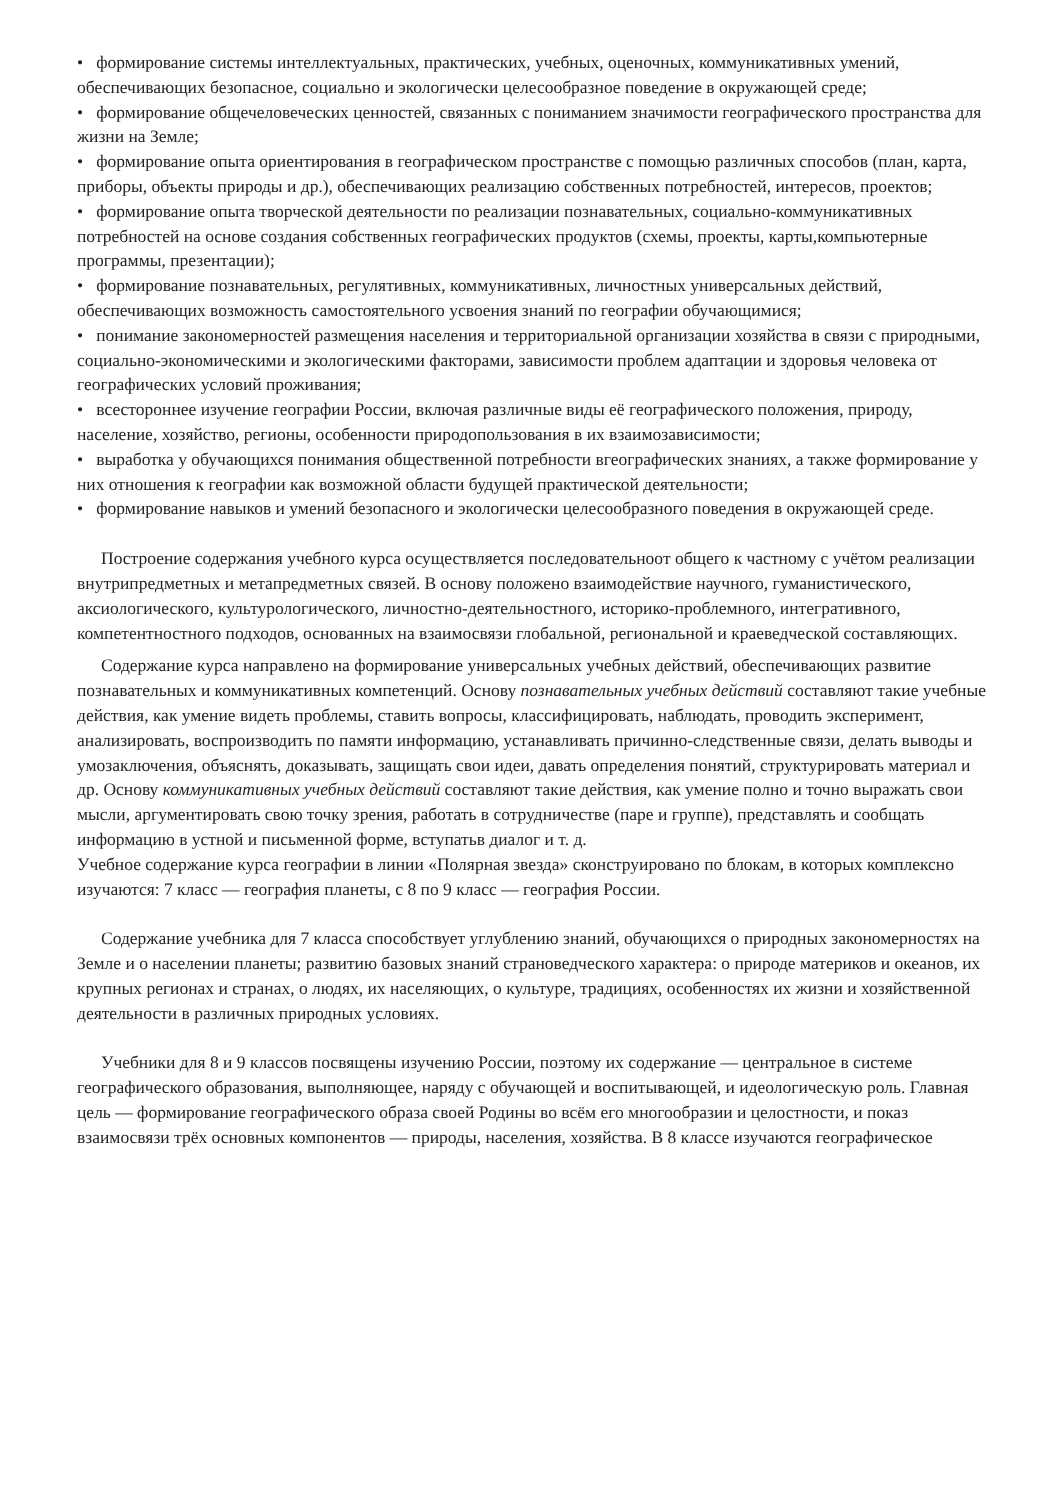• формирование системы интеллектуальных, практических, учебных, оценочных, коммуникативных умений, обеспечивающих безопасное, социально и экологически целесообразное поведение в окружающей среде;
• формирование общечеловеческих ценностей, связанных с пониманием значимости географического пространства для жизни на Земле;
• формирование опыта ориентирования в географическом пространстве с помощью различных способов (план, карта, приборы, объекты природы и др.), обеспечивающих реализацию собственных потребностей, интересов, проектов;
• формирование опыта творческой деятельности по реализации познавательных, социально-коммуникативных потребностей на основе создания собственных географических продуктов (схемы, проекты, карты,компьютерные программы, презентации);
• формирование познавательных, регулятивных, коммуникативных, личностных универсальных действий, обеспечивающих возможность самостоятельного усвоения знаний по географии обучающимися;
• понимание закономерностей размещения населения и территориальной организации хозяйства в связи с природными, социально-экономическими и экологическими факторами, зависимости проблем адаптации и здоровья человека от географических условий проживания;
• всестороннее изучение географии России, включая различные виды её географического положения, природу, население, хозяйство, регионы, особенности природопользования в их взаимозависимости;
• выработка у обучающихся понимания общественной потребности вгеографических знаниях, а также формирование у них отношения к географии как возможной области будущей практической деятельности;
• формирование навыков и умений безопасного и экологически целесообразного поведения в окружающей среде.
Построение содержания учебного курса осуществляется последовательноот общего к частному с учётом реализации внутрипредметных и метапредметных связей. В основу положено взаимодействие научного, гуманистического, аксиологического, культурологического, личностно-деятельностного, историко-проблемного, интегративного, компетентностного подходов, основанных на взаимосвязи глобальной, региональной и краеведческой составляющих.
Содержание курса направлено на формирование универсальных учебных действий, обеспечивающих развитие познавательных и коммуникативных компетенций. Основу познавательных учебных действий составляют такие учебные действия, как умение видеть проблемы, ставить вопросы, классифицировать, наблюдать, проводить эксперимент, анализировать, воспроизводить по памяти информацию, устанавливать причинно-следственные связи, делать выводы и умозаключения, объяснять, доказывать, защищать свои идеи, давать определения понятий, структурировать материал и др. Основу коммуникативных учебных действий составляют такие действия, как умение полно и точно выражать свои мысли, аргументировать свою точку зрения, работать в сотрудничестве (паре и группе), представлять и сообщать информацию в устной и письменной форме, вступатьв диалог и т. д.
Учебное содержание курса географии в линии «Полярная звезда» сконструировано по блокам, в которых комплексно изучаются: 7 класс — география планеты, с 8 по 9 класс — география России.
Содержание учебника для 7 класса способствует углублению знаний, обучающихся о природных закономерностях на Земле и о населении планеты; развитию базовых знаний страноведческого характера: о природе материков и океанов, их крупных регионах и странах, о людях, их населяющих, о культуре, традициях, особенностях их жизни и хозяйственной деятельности в различных природных условиях.
Учебники для 8 и 9 классов посвящены изучению России, поэтому их содержание — центральное в системе географического образования, выполняющее, наряду с обучающей и воспитывающей, и идеологическую роль. Главная цель — формирование географического образа своей Родины во всём его многообразии и целостности, и показ взаимосвязи трёх основных компонентов — природы, населения, хозяйства. В 8 классе изучаются географическое